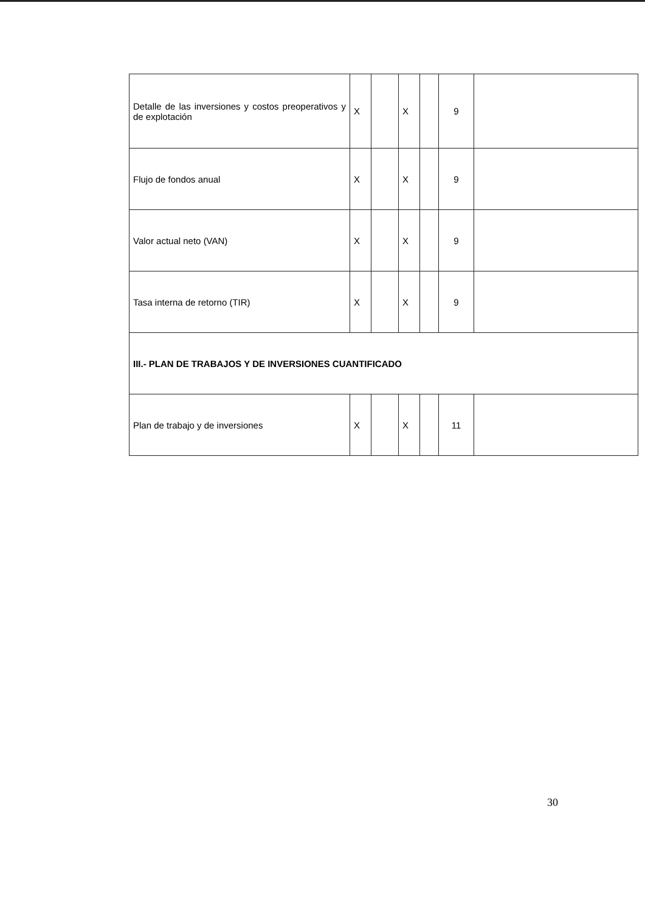| Detalle de las inversiones y costos preoperativos y de explotación | X | | X | | 9 | |
| Flujo de fondos anual | X | | X | | 9 | |
| Valor actual neto (VAN) | X | | X | | 9 | |
| Tasa interna de retorno (TIR) | X | | X | | 9 | |
| III.- PLAN DE TRABAJOS Y DE INVERSIONES CUANTIFICADO | | | | | | |
| Plan de trabajo y de inversiones | X | | X | | 11 | |
30